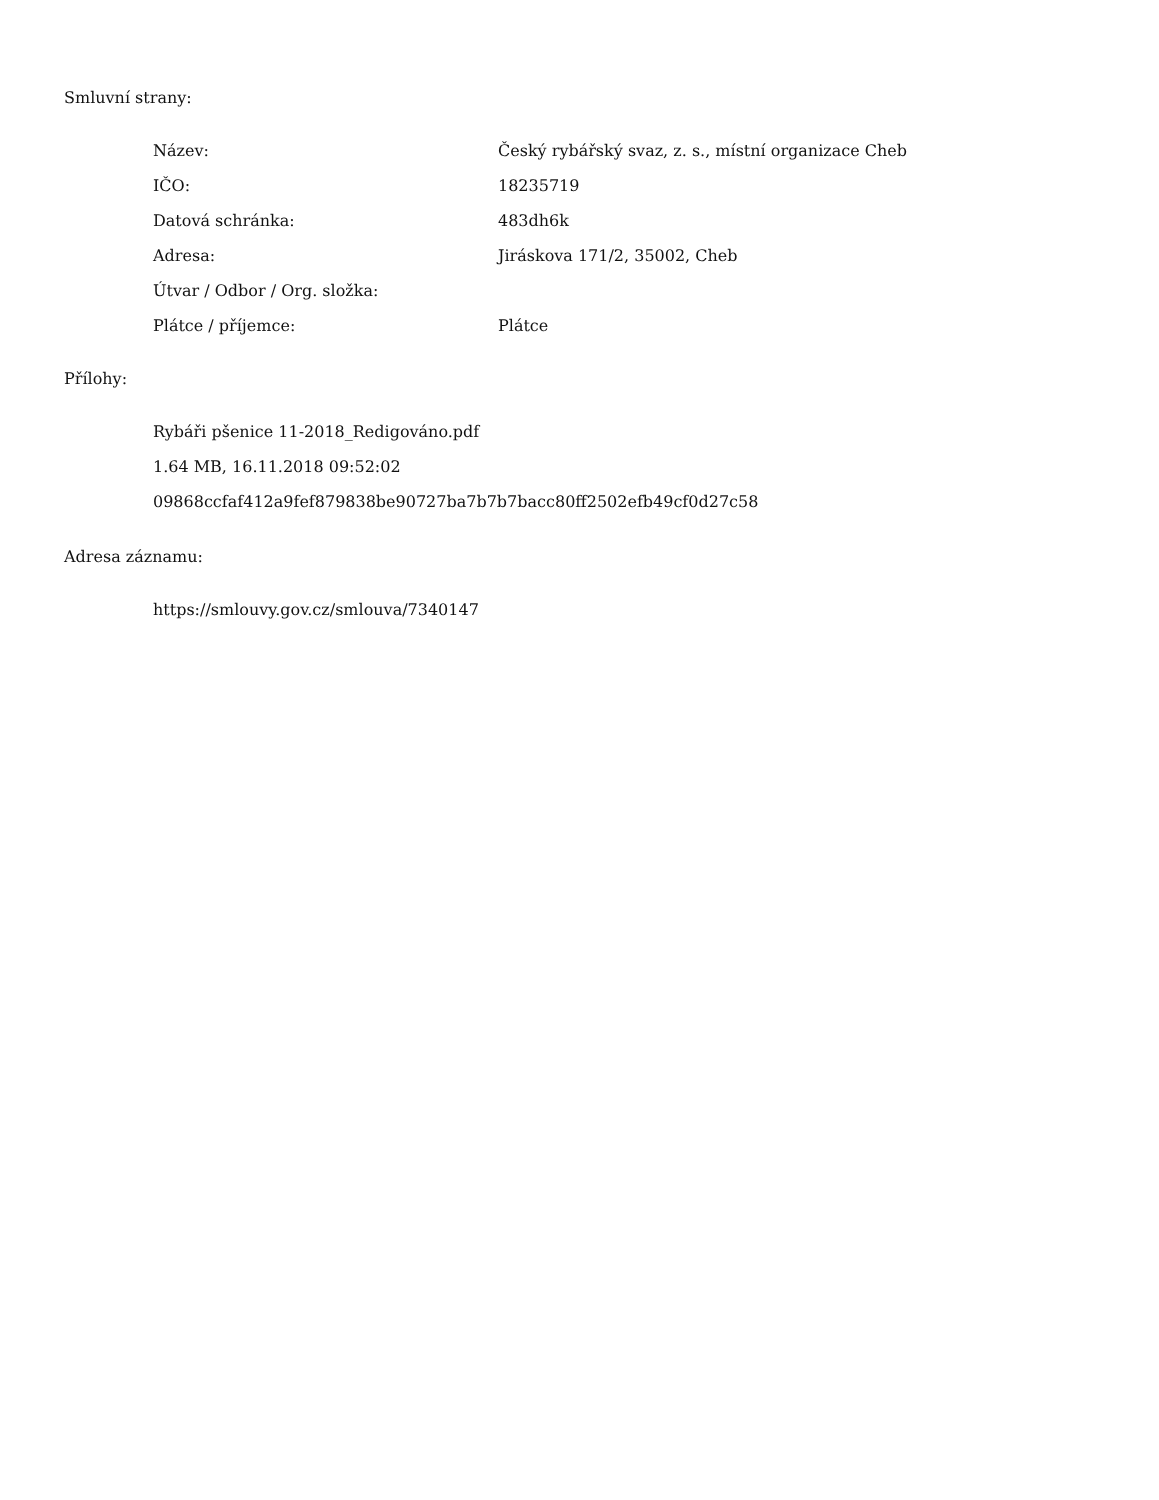Smluvní strany:
| Název: | Český rybářský svaz, z. s., místní organizace Cheb |
| IČO: | 18235719 |
| Datová schránka: | 483dh6k |
| Adresa: | Jiráskova 171/2, 35002, Cheb |
| Útvar / Odbor / Org. složka: | |
| Plátce / příjemce: | Plátce |
Přílohy:
Rybáři pšenice 11-2018_Redigováno.pdf
1.64 MB, 16.11.2018 09:52:02
09868ccfaf412a9fef879838be90727ba7b7b7bacc80ff2502efb49cf0d27c58
Adresa záznamu:
https://smlouvy.gov.cz/smlouva/7340147